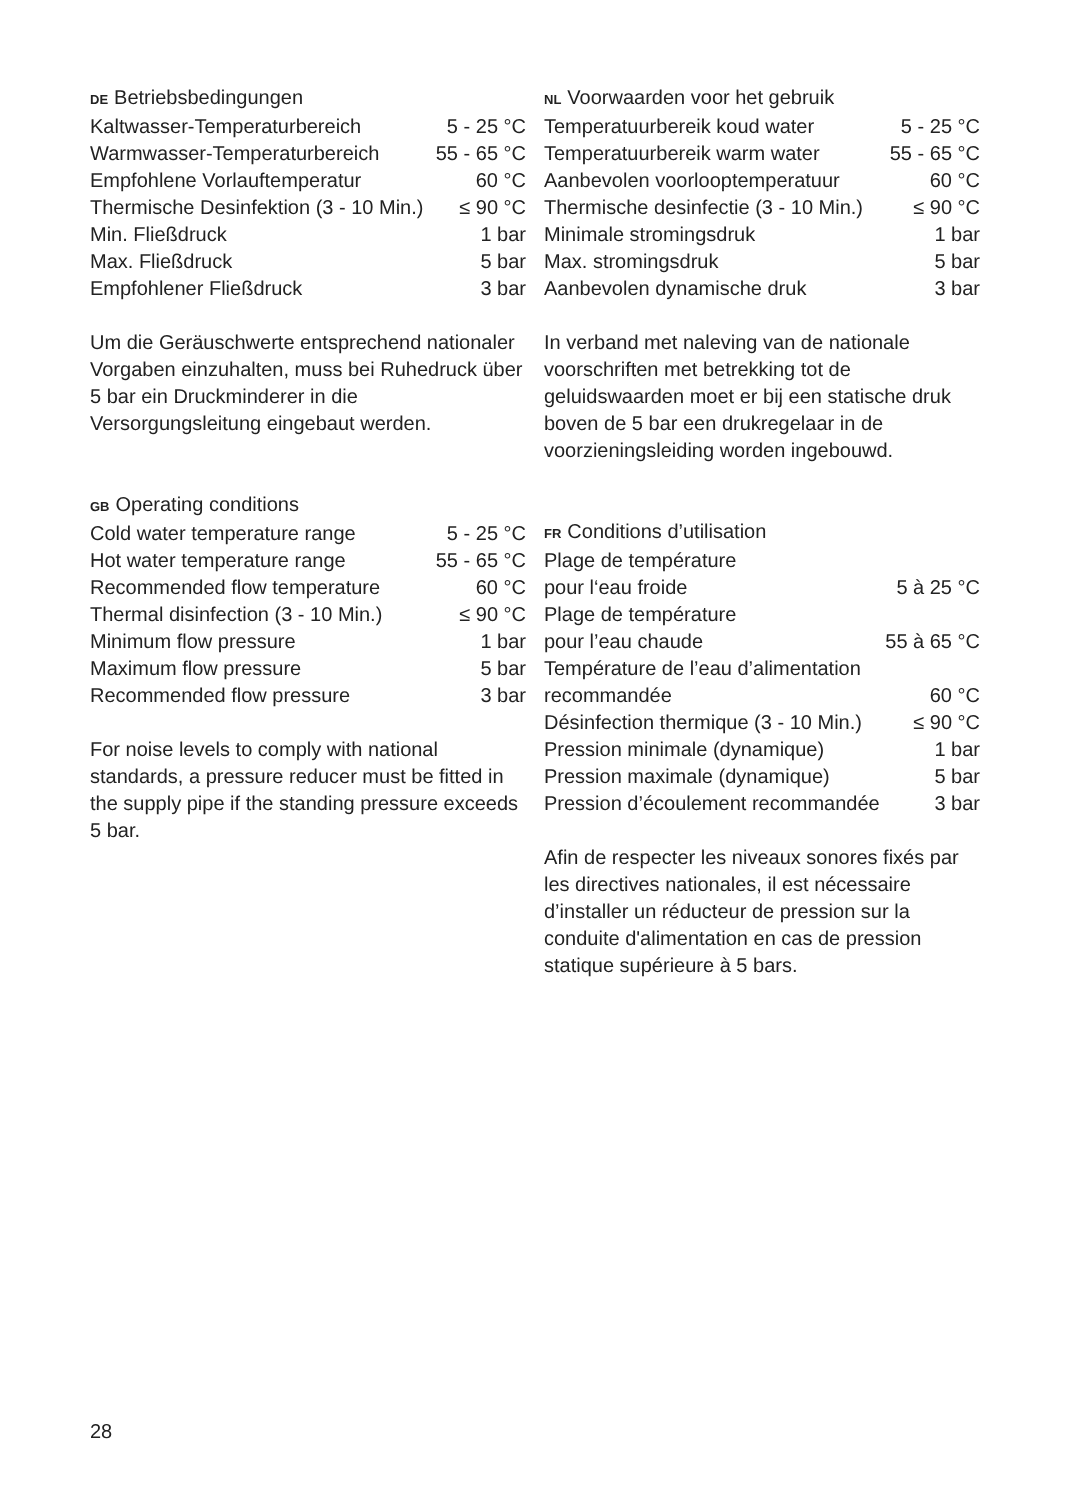DE Betriebsbedingungen
| Kaltwasser-Temperaturbereich | 5 - 25 °C |
| Warmwasser-Temperaturbereich | 55 - 65 °C |
| Empfohlene Vorlauftemperatur | 60 °C |
| Thermische Desinfektion (3 - 10 Min.) | ≤ 90 °C |
| Min. Fließdruck | 1 bar |
| Max. Fließdruck | 5 bar |
| Empfohlener Fließdruck | 3 bar |
Um die Geräuschwerte entsprechend nationaler Vorgaben einzuhalten, muss bei Ruhedruck über 5 bar ein Druckminderer in die Versorgungsleitung eingebaut werden.
GB Operating conditions
| Cold water temperature range | 5 - 25 °C |
| Hot water temperature range | 55 - 65 °C |
| Recommended flow temperature | 60 °C |
| Thermal disinfection (3 - 10 Min.) | ≤ 90 °C |
| Minimum flow pressure | 1 bar |
| Maximum flow pressure | 5 bar |
| Recommended flow pressure | 3 bar |
For noise levels to comply with national standards, a pressure reducer must be fitted in the supply pipe if the standing pressure exceeds 5 bar.
NL Voorwaarden voor het gebruik
| Temperatuurbereik koud water | 5 - 25 °C |
| Temperatuurbereik warm water | 55 - 65 °C |
| Aanbevolen voorlooptemperatuur | 60 °C |
| Thermische desinfectie (3 - 10 Min.) | ≤ 90 °C |
| Minimale stromingsdruk | 1 bar |
| Max. stromingsdruk | 5 bar |
| Aanbevolen dynamische druk | 3 bar |
In verband met naleving van de nationale voorschriften met betrekking tot de geluidswaarden moet er bij een statische druk boven de 5 bar een drukregelaar in de voorzieningsleiding worden ingebouwd.
FR Conditions d’utilisation
| Plage de température pour l‘eau froide | 5 à 25 °C |
| Plage de température pour l’eau chaude | 55 à 65 °C |
| Température de l’eau d’alimentation recommandée | 60 °C |
| Désinfection thermique (3 - 10 Min.) | ≤ 90 °C |
| Pression minimale (dynamique) | 1 bar |
| Pression maximale (dynamique) | 5 bar |
| Pression d’écoulement recommandée | 3 bar |
Afin de respecter les niveaux sonores fixés par les directives nationales, il est nécessaire d’installer un réducteur de pression sur la conduite d'alimentation en cas de pression statique supérieure à 5 bars.
28